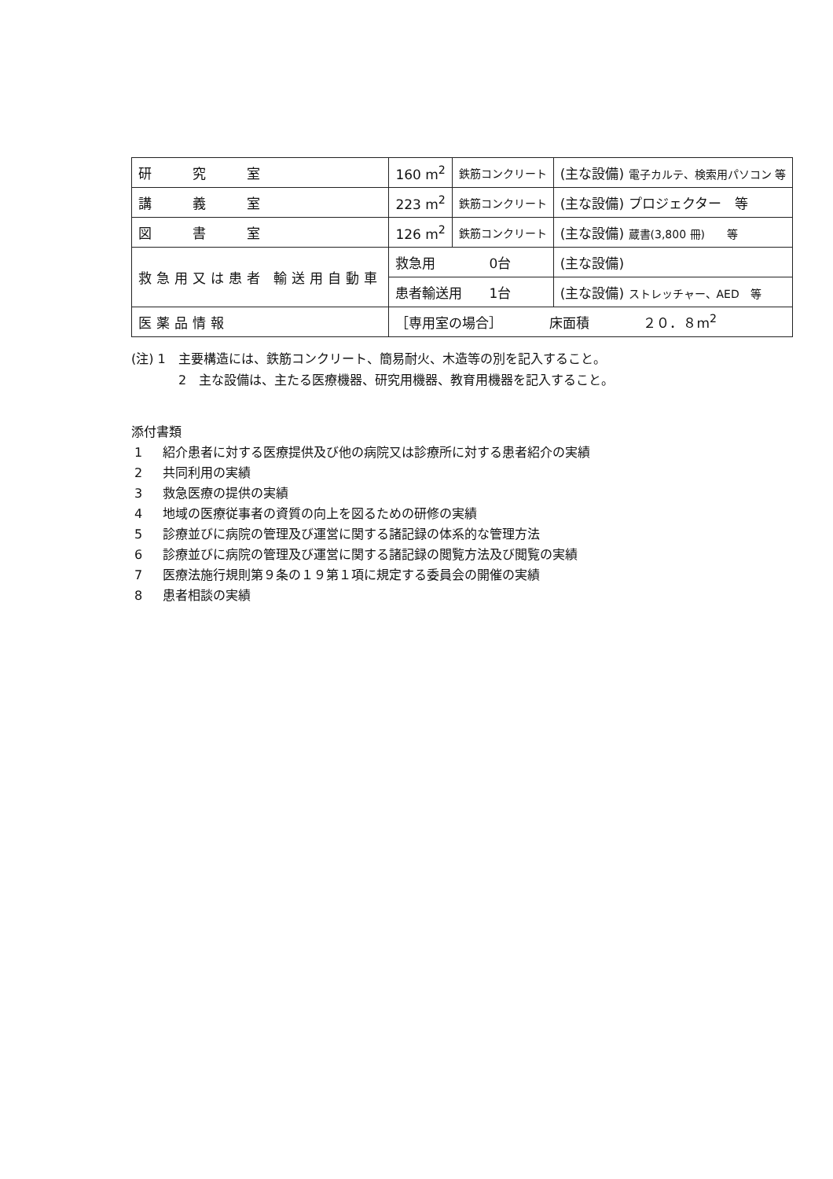| 研 究 室 | 160 m<sup>2</sup> | 鉄筋コンクリート | (主な設備) 電子カルテ、検索用パソコン 等 |
| 講 義 室 | 223 m<sup>2</sup> | 鉄筋コンクリート | (主な設備) プロジェクター 等 |
| 図 書 室 | 126 m<sup>2</sup> | 鉄筋コンクリート | (主な設備) 蔵書(3,800 冊) 等 |
| 救急用又は患者 輸送用自動車 | 救急用 0台 | | (主な設備) |
| | 患者輸送用 1台 | | (主な設備) ストレッチャー、AED 等 |
| 医薬品情報 | ［専用室の場合］ 床面積 ２０．８m<sup>2</sup> | | |
(注) 1　主要構造には、鉄筋コンクリート、簡易耐火、木造等の別を記入すること。
2　主な設備は、主たる医療機器、研究用機器、教育用機器を記入すること。
添付書類
1 紹介患者に対する医療提供及び他の病院又は診療所に対する患者紹介の実績
2 共同利用の実績
3 救急医療の提供の実績
4 地域の医療従事者の資質の向上を図るための研修の実績
5 診療並びに病院の管理及び運営に関する諸記録の体系的な管理方法
6 診療並びに病院の管理及び運営に関する諸記録の閲覧方法及び閲覧の実績
7 医療法施行規則第９条の１９第１項に規定する委員会の開催の実績
8 患者相談の実績